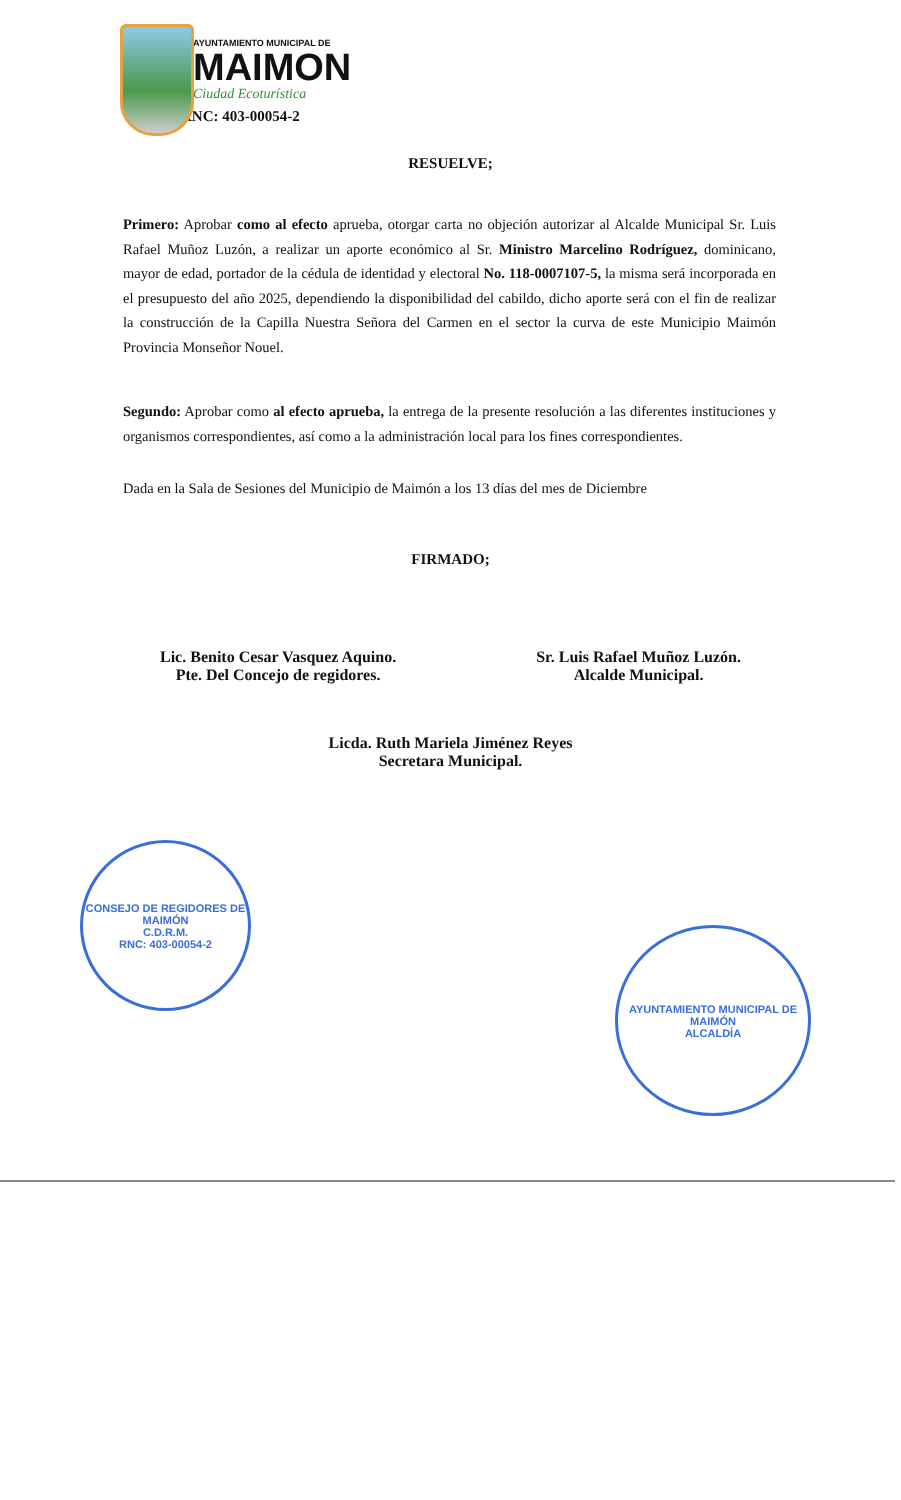AYUNTAMIENTO MUNICIPAL DE
MAIMON
Ciudad Ecoturística
RNC: 403-00054-2
RESUELVE;
Primero: Aprobar como al efecto aprueba, otorgar carta no objeción autorizar al Alcalde Municipal Sr. Luis Rafael Muñoz Luzón, a realizar un aporte económico al Sr. Ministro Marcelino Rodríguez, dominicano, mayor de edad, portador de la cédula de identidad y electoral No. 118-0007107-5, la misma será incorporada en el presupuesto del año 2025, dependiendo la disponibilidad del cabildo, dicho aporte será con el fin de realizar la construcción de la Capilla Nuestra Señora del Carmen en el sector la curva de este Municipio Maimón Provincia Monseñor Nouel.
Segundo: Aprobar como al efecto aprueba, la entrega de la presente resolución a las diferentes instituciones y organismos correspondientes, así como a la administración local para los fines correspondientes.
Dada en la Sala de Sesiones del Municipio de Maimón a los 13 días del mes de Diciembre
FIRMADO;
Lic. Benito Cesar Vasquez Aquino.
Pte. Del Concejo de regidores.
Sr. Luis Rafael Muñoz Luzón.
Alcalde Municipal.
Licda. Ruth Mariela Jiménez Reyes
Secretara Municipal.
CONSEJO DE REGIDORES DE MAIMÓN
C.D.R.M.
RNC: 403-00054-2
AYUNTAMIENTO MUNICIPAL DE MAIMÓN
ALCALDÍA